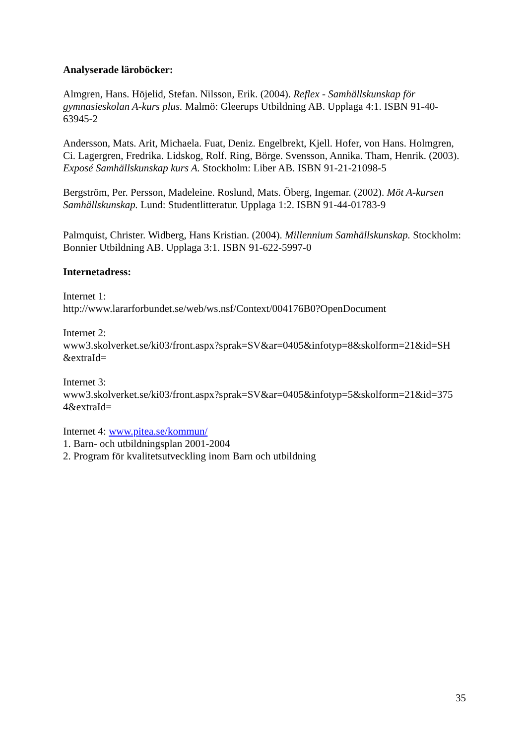Analyserade läroböcker:
Almgren, Hans. Höjelid, Stefan. Nilsson, Erik. (2004). Reflex - Samhällskunskap för gymnasieskolan A-kurs plus. Malmö: Gleerups Utbildning AB. Upplaga 4:1. ISBN 91-40-63945-2
Andersson, Mats. Arit, Michaela. Fuat, Deniz. Engelbrekt, Kjell. Hofer, von Hans. Holmgren, Ci. Lagergren, Fredrika. Lidskog, Rolf. Ring, Börge. Svensson, Annika. Tham, Henrik. (2003). Exposé Samhällskunskap kurs A. Stockholm: Liber AB. ISBN 91-21-21098-5
Bergström, Per. Persson, Madeleine. Roslund, Mats. Öberg, Ingemar. (2002). Möt A-kursen Samhällskunskap. Lund: Studentlitteratur. Upplaga 1:2. ISBN 91-44-01783-9
Palmquist, Christer. Widberg, Hans Kristian. (2004). Millennium Samhällskunskap. Stockholm: Bonnier Utbildning AB. Upplaga 3:1. ISBN 91-622-5997-0
Internetadress:
Internet 1:
http://www.lararforbundet.se/web/ws.nsf/Context/004176B0?OpenDocument
Internet 2:
www3.skolverket.se/ki03/front.aspx?sprak=SV&ar=0405&infotyp=8&skolform=21&id=SH
&extraId=
Internet 3:
www3.skolverket.se/ki03/front.aspx?sprak=SV&ar=0405&infotyp=5&skolform=21&id=375
4&extraId=
Internet 4: www.pitea.se/kommun/
1. Barn- och utbildningsplan 2001-2004
2. Program för kvalitetsutveckling inom Barn och utbildning
35